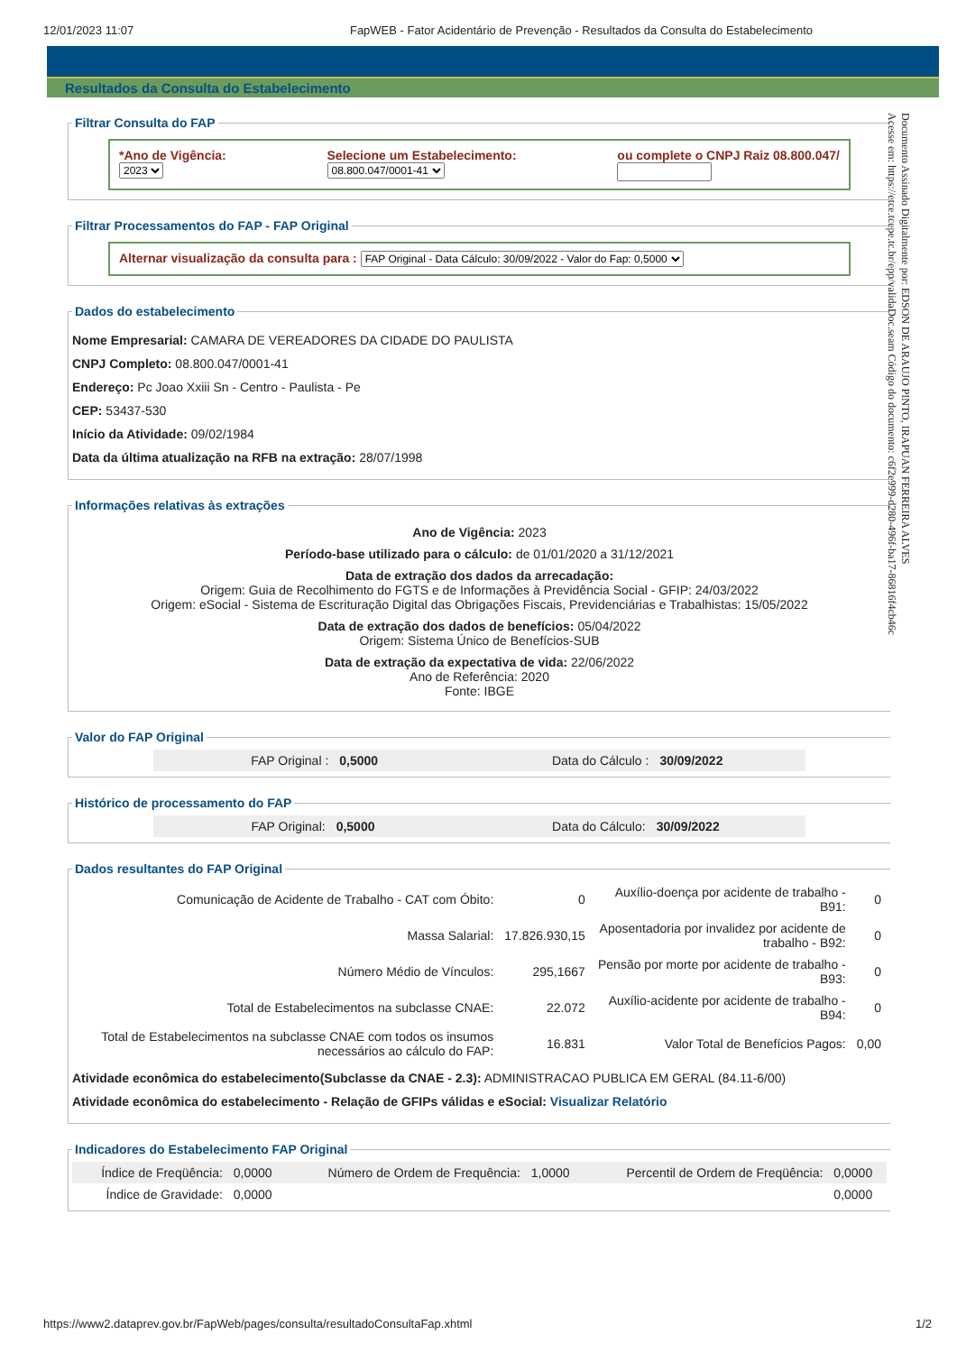12/01/2023 11:07 FapWEB - Fator Acidentário de Prevenção - Resultados da Consulta do Estabelecimento
Resultados da Consulta do Estabelecimento
Documento Assinado Digitalmente por: EDSON DE ARAUJO PINTO, IRAPUAN FERREIRA ALVES
Acesse em: https://etce.tcepe.tc.br/epp/validaDoc.seam Código do documento: c6f2e999-d280-496f-ba17-86816f4cb46c
Filtrar Consulta do FAP
*Ano de Vigência:
2023
Selecione um Estabelecimento:
08.800.047/0001-41
ou complete o CNPJ Raiz 08.800.047/
Filtrar Processamentos do FAP - FAP Original
Alternar visualização da consulta para : FAP Original - Data Cálculo: 30/09/2022 - Valor do Fap: 0,5000
Dados do estabelecimento
Nome Empresarial: CAMARA DE VEREADORES DA CIDADE DO PAULISTA
CNPJ Completo: 08.800.047/0001-41
Endereço: Pc Joao Xxiii Sn - Centro - Paulista - Pe
CEP: 53437-530
Início da Atividade: 09/02/1984
Data da última atualização na RFB na extração: 28/07/1998
Informações relativas às extrações
Ano de Vigência: 2023
Período-base utilizado para o cálculo: de 01/01/2020 a 31/12/2021
Data de extração dos dados da arrecadação:
Origem: Guia de Recolhimento do FGTS e de Informações à Previdência Social - GFIP: 24/03/2022
Origem: eSocial - Sistema de Escrituração Digital das Obrigações Fiscais, Previdenciárias e Trabalhistas: 15/05/2022
Data de extração dos dados de benefícios: 05/04/2022
Origem: Sistema Único de Benefícios-SUB
Data de extração da expectativa de vida: 22/06/2022
Ano de Referência: 2020
Fonte: IBGE
Valor do FAP Original
| FAP Original : | 0,5000 | Data do Cálculo : | 30/09/2022 |
Histórico de processamento do FAP
| FAP Original: | 0,5000 | Data do Cálculo: | 30/09/2022 |
Dados resultantes do FAP Original
| Comunicação de Acidente de Trabalho - CAT com Óbito: | 0 | Auxílio-doença por acidente de trabalho - B91: | 0 |
| Massa Salarial: | 17.826.930,15 | Aposentadoria por invalidez por acidente de trabalho - B92: | 0 |
| Número Médio de Vínculos: | 295,1667 | Pensão por morte por acidente de trabalho - B93: | 0 |
| Total de Estabelecimentos na subclasse CNAE: | 22.072 | Auxílio-acidente por acidente de trabalho - B94: | 0 |
| Total de Estabelecimentos na subclasse CNAE com todos os insumos necessários ao cálculo do FAP: | 16.831 | Valor Total de Benefícios Pagos: | 0,00 |
Atividade econômica do estabelecimento(Subclasse da CNAE - 2.3): ADMINISTRACAO PUBLICA EM GERAL (84.11-6/00)
Atividade econômica do estabelecimento - Relação de GFIPs válidas e eSocial: Visualizar Relatório
Indicadores do Estabelecimento FAP Original
| Índice de Freqüência: | 0,0000 | Número de Ordem de Frequência: | 1,0000 | Percentil de Ordem de Freqüência: | 0,0000 |
| Índice de Gravidade: | 0,0000 | | | | 0,0000 |
https://www2.dataprev.gov.br/FapWeb/pages/consulta/resultadoConsultaFap.xhtml 1/2